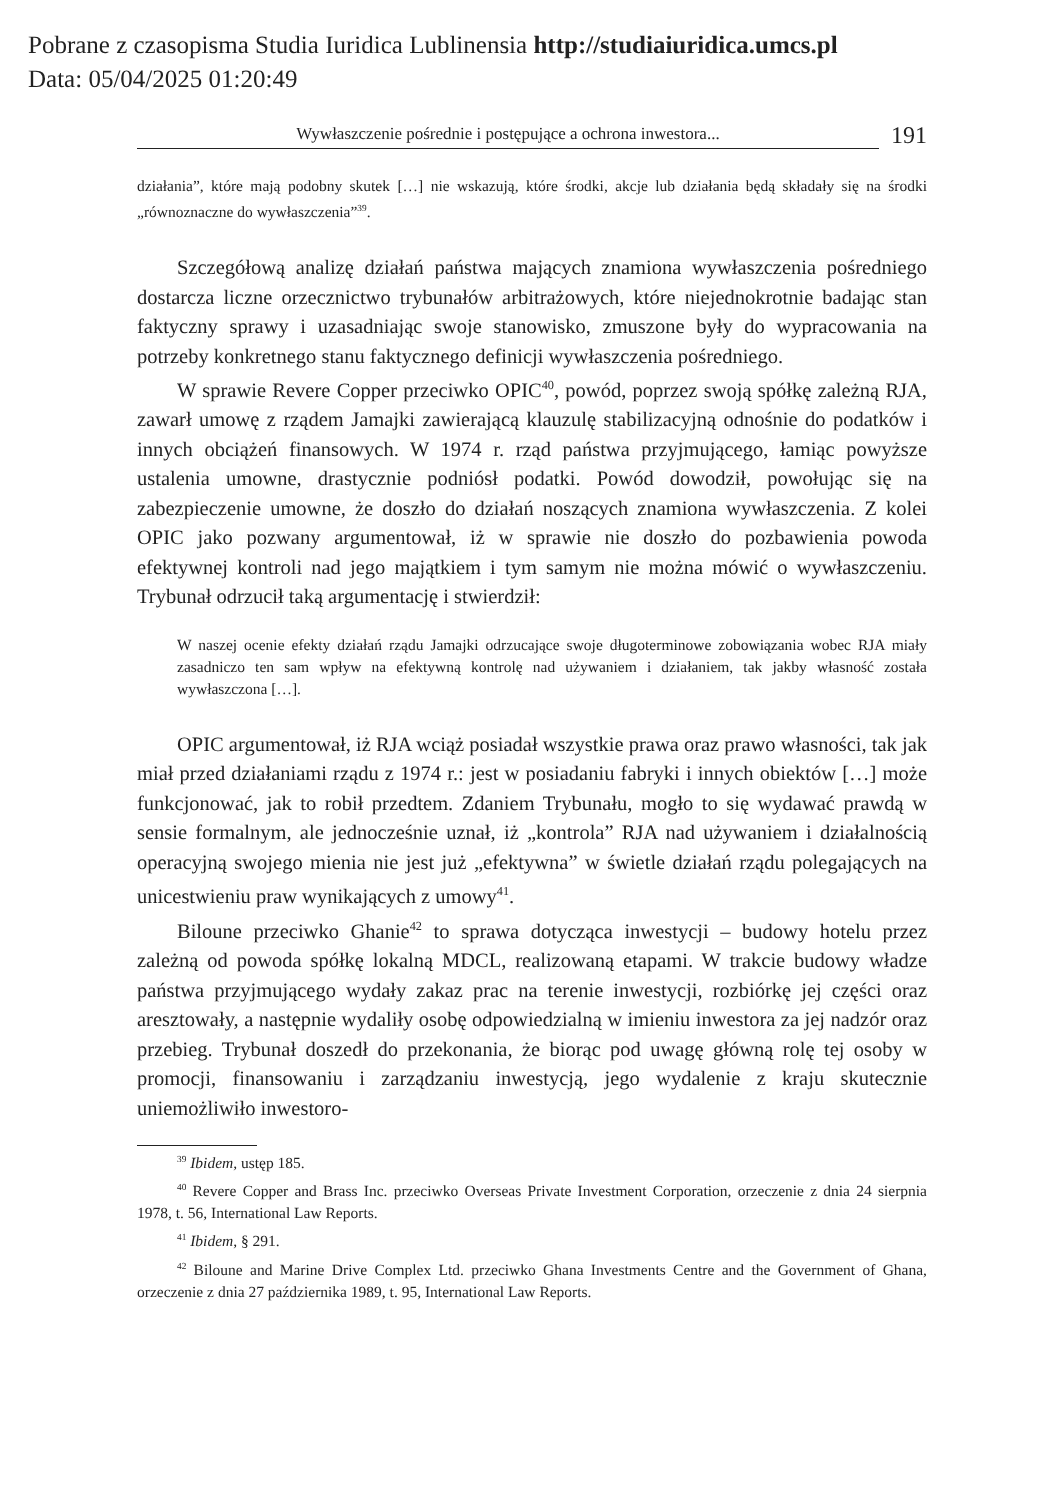Pobrane z czasopisma Studia Iuridica Lublinensia http://studiaiuridica.umcs.pl
Data: 05/04/2025 01:20:49
Wywłaszczenie pośrednie i postępujące a ochrona inwestora... 191
działania”, które mają podobny skutek […] nie wskazują, które środki, akcje lub działania będą składały się na środki „równoznaczne do wywłaszczenia”<sup>39</sup>.
Szczegółową analizę działań państwa mających znamiona wywłaszczenia pośredniego dostarcza liczne orzecznictwo trybunałów arbitrażowych, które niejednokrotnie badając stan faktyczny sprawy i uzasadniając swoje stanowisko, zmuszone były do wypracowania na potrzeby konkretnego stanu faktycznego definicji wywłaszczenia pośredniego.
W sprawie Revere Copper przeciwko OPIC<sup>40</sup>, powód, poprzez swoją spółkę zależną RJA, zawarł umowę z rządem Jamajki zawierającą klauzulę stabilizacyjną odnośnie do podatków i innych obciążeń finansowych. W 1974 r. rząd państwa przyjmującego, łamiąc powyższe ustalenia umowne, drastycznie podniósł podatki. Powód dowodził, powołując się na zabezpieczenie umowne, że doszło do działań noszących znamiona wywłaszczenia. Z kolei OPIC jako pozwany argumentował, iż w sprawie nie doszło do pozbawienia powoda efektywnej kontroli nad jego majątkiem i tym samym nie można mówić o wywłaszczeniu. Trybunał odrzucił taką argumentację i stwierdził:
W naszej ocenie efekty działań rządu Jamajki odrzucające swoje długoterminowe zobowiązania wobec RJA miały zasadniczo ten sam wpływ na efektywną kontrolę nad używaniem i działaniem, tak jakby własność została wywłaszczona […].
OPIC argumentował, iż RJA wciąż posiadał wszystkie prawa oraz prawo własności, tak jak miał przed działaniami rządu z 1974 r.: jest w posiadaniu fabryki i innych obiektów […] może funkcjonować, jak to robił przedtem. Zdaniem Trybunału, mogło to się wydawać prawdą w sensie formalnym, ale jednocześnie uznał, iż „kontrola” RJA nad używaniem i działalnością operacyjną swojego mienia nie jest już „efektywna” w świetle działań rządu polegających na unicestwieniu praw wynikających z umowy<sup>41</sup>.
Biloune przeciwko Ghanie<sup>42</sup> to sprawa dotycząca inwestycji – budowy hotelu przez zależną od powoda spółkę lokalną MDCL, realizowaną etapami. W trakcie budowy władze państwa przyjmującego wydały zakaz prac na terenie inwestycji, rozbiórkę jej części oraz aresztowały, a następnie wydaliły osobę odpowiedzialną w imieniu inwestora za jej nadzór oraz przebieg. Trybunał doszedł do przekonania, że biorąc pod uwagę główną rolę tej osoby w promocji, finansowaniu i zarządzaniu inwestycją, jego wydalenie z kraju skutecznie uniemożliwiło inwestoro-
<sup>39</sup> Ibidem, ustęp 185.
<sup>40</sup> Revere Copper and Brass Inc. przeciwko Overseas Private Investment Corporation, orzeczenie z dnia 24 sierpnia 1978, t. 56, International Law Reports.
<sup>41</sup> Ibidem, § 291.
<sup>42</sup> Biloune and Marine Drive Complex Ltd. przeciwko Ghana Investments Centre and the Government of Ghana, orzeczenie z dnia 27 października 1989, t. 95, International Law Reports.